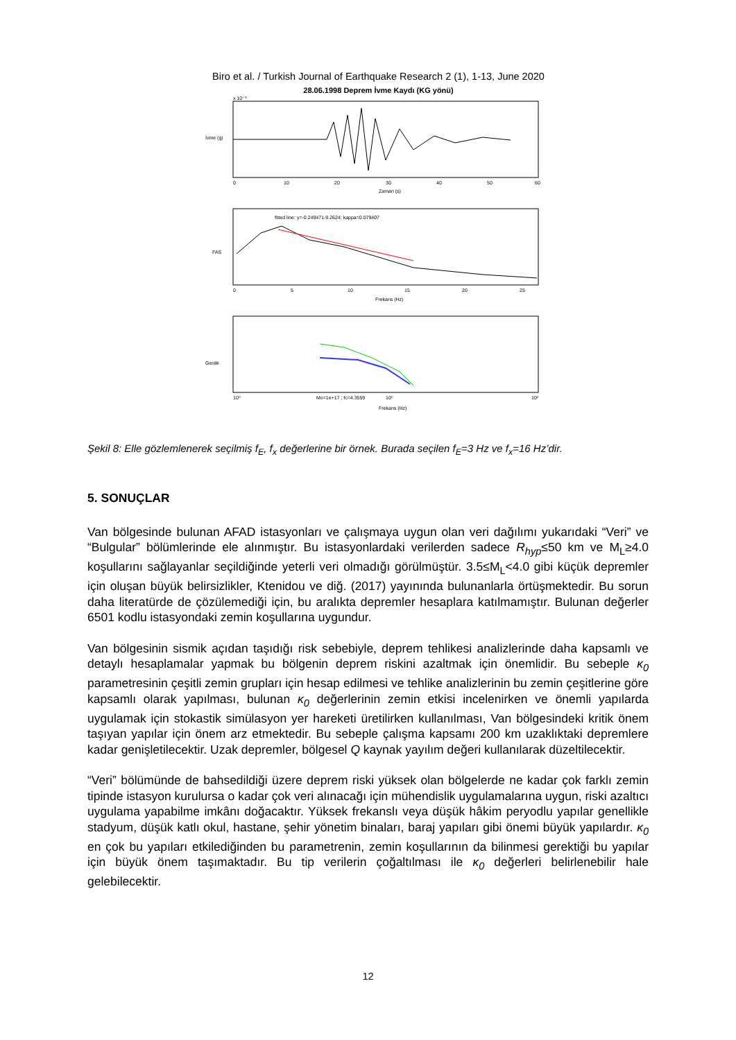Biro et al. / Turkish Journal of Earthquake Research 2 (1), 1-13, June 2020
28.06.1998 Deprem İvme Kaydı (KG yönü)
İvme (g)
x 10⁻³
0
10
20
30
40
50
60
Zaman (s)
FAS
fitted line: y=-0.249471-9.2624; kappa=0.079407
0
5
10
15
20
25
Frekans (Hz)
Genlik
Mo=1e+17 ; fc=4.3559
10⁰
10¹
10²
Frekans (Hz)
Şekil 8: Elle gözlemlenerek seçilmiş f<sub>E</sub>, f<sub>x</sub> değerlerine bir örnek. Burada seçilen f<sub>E</sub>=3 Hz ve f<sub>x</sub>=16 Hz’dir.
5. SONUÇLAR
Van bölgesinde bulunan AFAD istasyonları ve çalışmaya uygun olan veri dağılımı yukarıdaki “Veri” ve “Bulgular” bölümlerinde ele alınmıştır. Bu istasyonlardaki verilerden sadece R<sub>hyp</sub>≤50 km ve M<sub>L</sub>≥4.0 koşullarını sağlayanlar seçildiğinde yeterli veri olmadığı görülmüştür. 3.5≤M<sub>L</sub><4.0 gibi küçük depremler için oluşan büyük belirsizlikler, Ktenidou ve diğ. (2017) yayınında bulunanlarla örtüşmektedir. Bu sorun daha literatürde de çözülemediği için, bu aralıkta depremler hesaplara katılmamıştır. Bulunan değerler 6501 kodlu istasyondaki zemin koşullarına uygundur.
Van bölgesinin sismik açıdan taşıdığı risk sebebiyle, deprem tehlikesi analizlerinde daha kapsamlı ve detaylı hesaplamalar yapmak bu bölgenin deprem riskini azaltmak için önemlidir. Bu sebeple κ<sub>0</sub> parametresinin çeşitli zemin grupları için hesap edilmesi ve tehlike analizlerinin bu zemin çeşitlerine göre kapsamlı olarak yapılması, bulunan κ<sub>0</sub> değerlerinin zemin etkisi incelenirken ve önemli yapılarda uygulamak için stokastik simülasyon yer hareketi üretilirken kullanılması, Van bölgesindeki kritik önem taşıyan yapılar için önem arz etmektedir. Bu sebeple çalışma kapsamı 200 km uzaklıktaki depremlere kadar genişletilecektir. Uzak depremler, bölgesel Q kaynak yayılım değeri kullanılarak düzeltilecektir.
“Veri” bölümünde de bahsedildiği üzere deprem riski yüksek olan bölgelerde ne kadar çok farklı zemin tipinde istasyon kurulursa o kadar çok veri alınacağı için mühendislik uygulamalarına uygun, riski azaltıcı uygulama yapabilme imkânı doğacaktır. Yüksek frekanslı veya düşük hâkim peryodlu yapılar genellikle stadyum, düşük katlı okul, hastane, şehir yönetim binaları, baraj yapıları gibi önemi büyük yapılardır. κ<sub>0</sub> en çok bu yapıları etkilediğinden bu parametrenin, zemin koşullarının da bilinmesi gerektiği bu yapılar için büyük önem taşımaktadır. Bu tip verilerin çoğaltılması ile κ<sub>0</sub> değerleri belirlenebilir hale gelebilecektir.
12